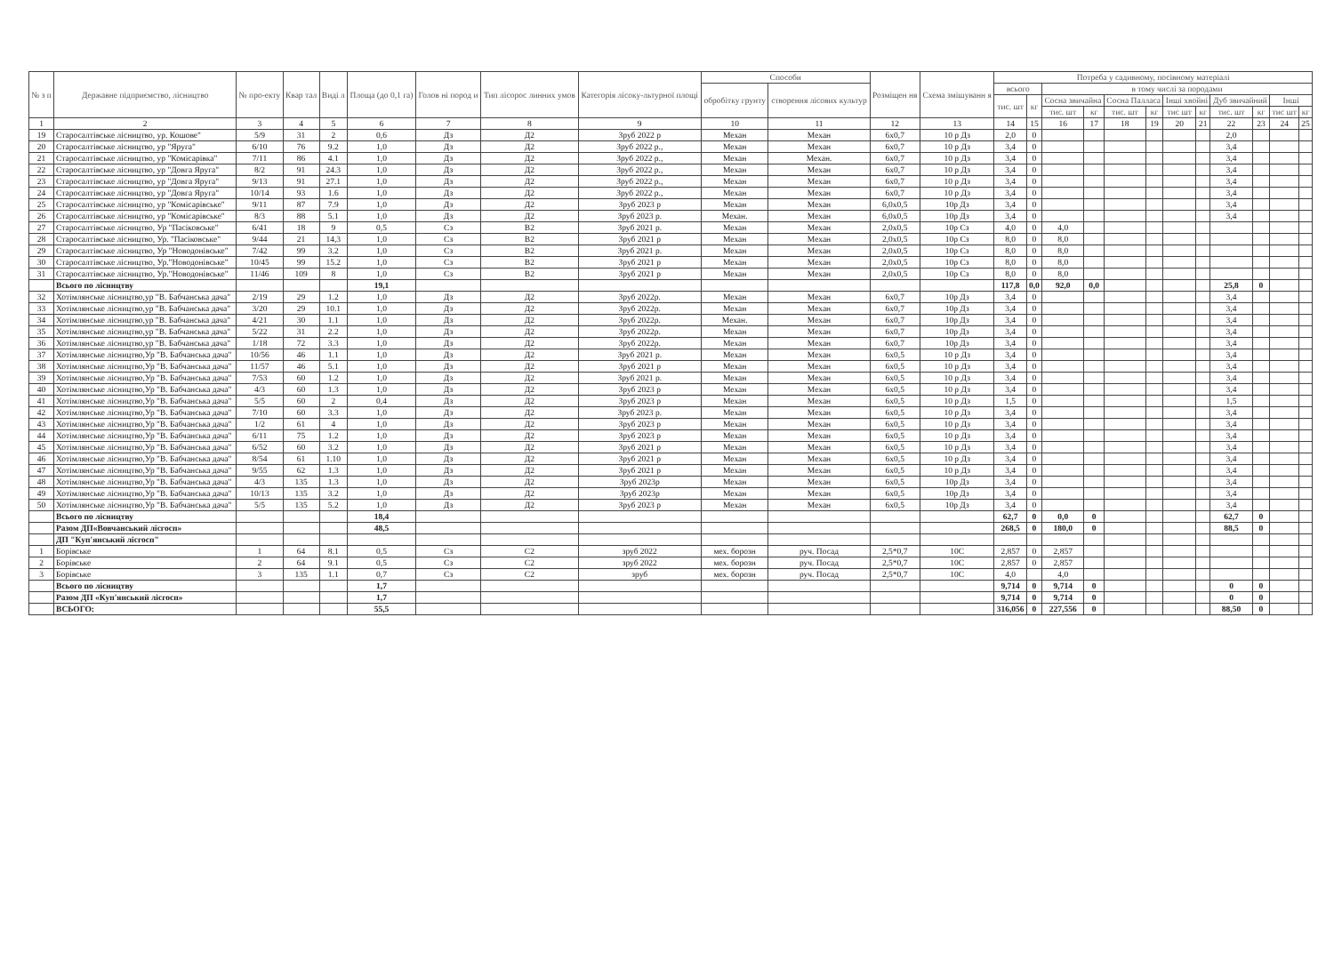| № з п | Державне підприємство, лісництво | № про-екту | Квар тал | Виді л | Площа (до 0,1 га) | Голов ні пород и | Тип лісорос линних умов | Категорія лісоку-льтурної площі | Способи | | Розміщен ня | Схема змішуванн я | Потреба у садивному, посівному матеріалі | | | | | | | | | | | |
| --- | --- | --- | --- | --- | --- | --- | --- | --- | --- | --- | --- | --- | --- | --- | --- | --- | --- | --- | --- | --- | --- | --- | --- | --- |
| | | | | | | | | | обробітку грунту | створення лісових культур | | | всього | | в тому числі за породами | | | | | | | | | |
| | | | | | | | | | | | | | тис. шт | кг | Сосна звичайна | | Сосна Палласа | | Інші хвойні | | Дуб звичайний | | Інші | |
| | | | | | | | | | | | | | | | тис. шт | кг | тис. шт | кг | тис шт | кг | тис. шт | кг | тис шт | кг |
| 1 | 2 | 3 | 4 | 5 | 6 | 7 | 8 | 9 | 10 | 11 | 12 | 13 | 14 | 15 | 16 | 17 | 18 | 19 | 20 | 21 | 22 | 23 | 24 | 25 |
| 19 | Старосалтівське лісництво, ур. Кошове" | 5/9 | 31 | 2 | 0,6 | Дз | Д2 | Зруб 2022 р | Механ | Механ | 6х0,7 | 10 р Дз | 2,0 | 0 | | | | | | | 2,0 | | | |
| 20 | Старосалтівське лісництво, ур "Яруга" | 6/10 | 76 | 9.2 | 1,0 | Дз | Д2 | Зруб 2022 р., | Механ | Механ | 6х0,7 | 10 р Дз | 3,4 | 0 | | | | | | | 3,4 | | | |
| 21 | Старосалтівське лісництво, ур "Комісарівка" | 7/11 | 86 | 4.1 | 1,0 | Дз | Д2 | Зруб 2022 р., | Механ | Механ. | 6х0,7 | 10 р Дз | 3,4 | 0 | | | | | | | 3,4 | | | |
| 22 | Старосалтівське лісництво, ур "Довга Яруга" | 8/2 | 91 | 24.3 | 1,0 | Дз | Д2 | Зруб 2022 р., | Механ | Механ | 6х0,7 | 10 р Дз | 3,4 | 0 | | | | | | | 3,4 | | | |
| 23 | Старосалтівське лісництво, ур "Довга Яруга" | 9/13 | 91 | 27.1 | 1,0 | Дз | Д2 | Зруб 2022 р., | Механ | Механ | 6х0,7 | 10 р Дз | 3,4 | 0 | | | | | | | 3,4 | | | |
| 24 | Старосалтівське лісництво, ур "Довга Яруга" | 10/14 | 93 | 1.6 | 1,0 | Дз | Д2 | Зруб 2022 р., | Механ | Механ | 6х0,7 | 10 р Дз | 3,4 | 0 | | | | | | | 3,4 | | | |
| 25 | Старосалтівське лісництво, ур "Комісарівське" | 9/11 | 87 | 7.9 | 1,0 | Дз | Д2 | Зруб 2023 р | Механ | Механ | 6,0х0,5 | 10р Дз | 3,4 | 0 | | | | | | | 3,4 | | | |
| 26 | Старосалтівське лісництво, ур "Комісарівське" | 8/3 | 88 | 5.1 | 1,0 | Дз | Д2 | Зруб 2023 р. | Механ. | Механ | 6,0х0,5 | 10р Дз | 3,4 | 0 | | | | | | | 3,4 | | | |
| 27 | Старосалтівське лісництво, Ур "Пасіковське" | 6/41 | 18 | 9 | 0,5 | Сз | В2 | Зруб 2021 р. | Механ | Механ | 2,0х0,5 | 10р Сз | 4,0 | 0 | 4,0 | | | | | | | | | |
| 28 | Старосалтівське лісництво, Ур. "Пасіковське" | 9/44 | 21 | 14,3 | 1,0 | Сз | В2 | Зруб 2021 р | Механ | Механ | 2,0х0,5 | 10р Сз | 8,0 | 0 | 8,0 | | | | | | | | | |
| 29 | Старосалтівське лісництво, Ур "Новодонівське" | 7/42 | 99 | 3.2 | 1,0 | Сз | В2 | Зруб 2021 р. | Механ | Механ | 2,0х0,5 | 10р Сз | 8,0 | 0 | 8,0 | | | | | | | | | |
| 30 | Старосалтівське лісництво, Ур."Новодонівське" | 10/45 | 99 | 15.2 | 1,0 | Сз | В2 | Зруб 2021 р | Механ | Механ | 2,0х0,5 | 10р Сз | 8,0 | 0 | 8,0 | | | | | | | | | |
| 31 | Старосалтівське лісництво, Ур."Новодонівське" | 11/46 | 109 | 8 | 1,0 | Сз | В2 | Зруб 2021 р | Механ | Механ | 2,0х0,5 | 10р Сз | 8,0 | 0 | 8,0 | | | | | | | | | |
| | Всього по лісництву | | | | 19,1 | | | | | | | | 117,8 | 0,0 | 92,0 | 0,0 | | | | | 25,8 | 0 | | |
| 32 | Хотімлянське лісництво,ур "В. Бабчанська дача" | 2/19 | 29 | 1.2 | 1,0 | Дз | Д2 | Зруб 2022р. | Механ | Механ | 6х0,7 | 10р Дз | 3,4 | 0 | | | | | | | 3,4 | | | |
| 33 | Хотімлянське лісництво,ур "В. Бабчанська дача" | 3/20 | 29 | 10.1 | 1,0 | Дз | Д2 | Зруб 2022р. | Механ | Механ | 6х0,7 | 10р Дз | 3,4 | 0 | | | | | | | 3,4 | | | |
| 34 | Хотімлянське лісництво,ур "В. Бабчанська дача" | 4/21 | 30 | 1.1 | 1,0 | Дз | Д2 | Зруб 2022р. | Механ. | Механ | 6х0,7 | 10р Дз | 3,4 | 0 | | | | | | | 3,4 | | | |
| 35 | Хотімлянське лісництво,ур "В. Бабчанська дача" | 5/22 | 31 | 2.2 | 1,0 | Дз | Д2 | Зруб 2022р. | Механ | Механ | 6х0,7 | 10р Дз | 3,4 | 0 | | | | | | | 3,4 | | | |
| 36 | Хотімлянське лісництво,ур "В. Бабчанська дача" | 1/18 | 72 | 3.3 | 1,0 | Дз | Д2 | Зруб 2022р. | Механ | Механ | 6х0,7 | 10р Дз | 3,4 | 0 | | | | | | | 3,4 | | | |
| 37 | Хотімлянське лісництво,Ур "В. Бабчанська дача" | 10/56 | 46 | 1.1 | 1,0 | Дз | Д2 | Зруб 2021 р. | Механ | Механ | 6х0,5 | 10 р Дз | 3,4 | 0 | | | | | | | 3,4 | | | |
| 38 | Хотімлянське лісництво,Ур "В. Бабчанська дача" | 11/57 | 46 | 5.1 | 1,0 | Дз | Д2 | Зруб 2021 р | Механ | Механ | 6х0,5 | 10 р Дз | 3,4 | 0 | | | | | | | 3,4 | | | |
| 39 | Хотімлянське лісництво,Ур "В. Бабчанська дача" | 7/53 | 60 | 1.2 | 1,0 | Дз | Д2 | Зруб 2021 р. | Механ | Механ | 6х0,5 | 10 р Дз | 3,4 | 0 | | | | | | | 3,4 | | | |
| 40 | Хотімлянське лісництво,Ур "В. Бабчанська дача" | 4/3 | 60 | 1.3 | 1,0 | Дз | Д2 | Зруб 2023 р | Механ | Механ | 6х0,5 | 10 р Дз | 3,4 | 0 | | | | | | | 3,4 | | | |
| 41 | Хотімлянське лісництво,Ур "В. Бабчанська дача" | 5/5 | 60 | 2 | 0,4 | Дз | Д2 | Зруб 2023 р | Механ | Механ | 6х0,5 | 10 р Дз | 1,5 | 0 | | | | | | | 1,5 | | | |
| 42 | Хотімлянське лісництво,Ур "В. Бабчанська дача" | 7/10 | 60 | 3.3 | 1,0 | Дз | Д2 | Зруб 2023 р. | Механ | Механ | 6х0,5 | 10 р Дз | 3,4 | 0 | | | | | | | 3,4 | | | |
| 43 | Хотімлянське лісництво,Ур "В. Бабчанська дача" | 1/2 | 61 | 4 | 1,0 | Дз | Д2 | Зруб 2023 р | Механ | Механ | 6х0,5 | 10 р Дз | 3,4 | 0 | | | | | | | 3,4 | | | |
| 44 | Хотімлянське лісництво,Ур "В. Бабчанська дача" | 6/11 | 75 | 1.2 | 1,0 | Дз | Д2 | Зруб 2023 р | Механ | Механ | 6х0,5 | 10 р Дз | 3,4 | 0 | | | | | | | 3,4 | | | |
| 45 | Хотімлянське лісництво,Ур "В. Бабчанська дача" | 6/52 | 60 | 3.2 | 1,0 | Дз | Д2 | Зруб 2021 р | Механ | Механ | 6х0,5 | 10 р Дз | 3,4 | 0 | | | | | | | 3,4 | | | |
| 46 | Хотімлянське лісництво,Ур "В. Бабчанська дача" | 8/54 | 61 | 1.10 | 1,0 | Дз | Д2 | Зруб 2021 р | Механ | Механ | 6х0,5 | 10 р Дз | 3,4 | 0 | | | | | | | 3,4 | | | |
| 47 | Хотімлянське лісництво,Ур "В. Бабчанська дача" | 9/55 | 62 | 1.3 | 1,0 | Дз | Д2 | Зруб 2021 р | Механ | Механ | 6х0,5 | 10 р Дз | 3,4 | 0 | | | | | | | 3,4 | | | |
| 48 | Хотімлянське лісництво,Ур "В. Бабчанська дача" | 4/3 | 135 | 1.3 | 1,0 | Дз | Д2 | Зруб 2023р | Механ | Механ | 6х0,5 | 10р Дз | 3,4 | 0 | | | | | | | 3,4 | | | |
| 49 | Хотімлянське лісництво,Ур "В. Бабчанська дача" | 10/13 | 135 | 3.2 | 1,0 | Дз | Д2 | Зруб 2023р | Механ | Механ | 6х0,5 | 10р Дз | 3,4 | 0 | | | | | | | 3,4 | | | |
| 50 | Хотімлянське лісництво,Ур "В. Бабчанська дача" | 5/5 | 135 | 5.2 | 1,0 | Дз | Д2 | Зруб 2023 р | Механ | Механ | 6х0,5 | 10р Дз | 3,4 | 0 | | | | | | | 3,4 | | | |
| | Всього по лісництву | | | | 18,4 | | | | | | | | 62,7 | 0 | 0,0 | 0 | | | | | 62,7 | 0 | | |
| | Разом ДП«Вовчанський лісгосп» | | | | 48,5 | | | | | | | | 268,5 | 0 | 180,0 | 0 | | | | | 88,5 | 0 | | |
| | ДП "Куп'янський лісгосп" | | | | | | | | | | | | | | | | | | | | | | | |
| 1 | Борівське | 1 | 64 | 8.1 | 0,5 | Сз | С2 | зруб 2022 | мех. борозн | руч. Посад | 2,5*0,7 | 10С | 2,857 | 0 | 2,857 | | | | | | | | | |
| 2 | Борівське | 2 | 64 | 9.1 | 0,5 | Сз | С2 | зруб 2022 | мех. борозн | руч. Посад | 2,5*0,7 | 10С | 2,857 | 0 | 2,857 | | | | | | | | | |
| 3 | Борівське | 3 | 135 | 1.1 | 0,7 | Сз | С2 | зруб | мех. борозн | руч. Посад | 2,5*0,7 | 10С | 4,0 | | 4,0 | | | | | | | | | |
| | Всього по лісництву | | | | 1,7 | | | | | | | | 9,714 | 0 | 9,714 | 0 | | | | | 0 | 0 | | |
| | Разом ДП «Куп'янський лісгосп» | | | | 1,7 | | | | | | | | 9,714 | 0 | 9,714 | 0 | | | | | 0 | 0 | | |
| | ВСЬОГО: | | | | 55,5 | | | | | | | | 316,056 | 0 | 227,556 | 0 | | | | | 88,50 | 0 | | |